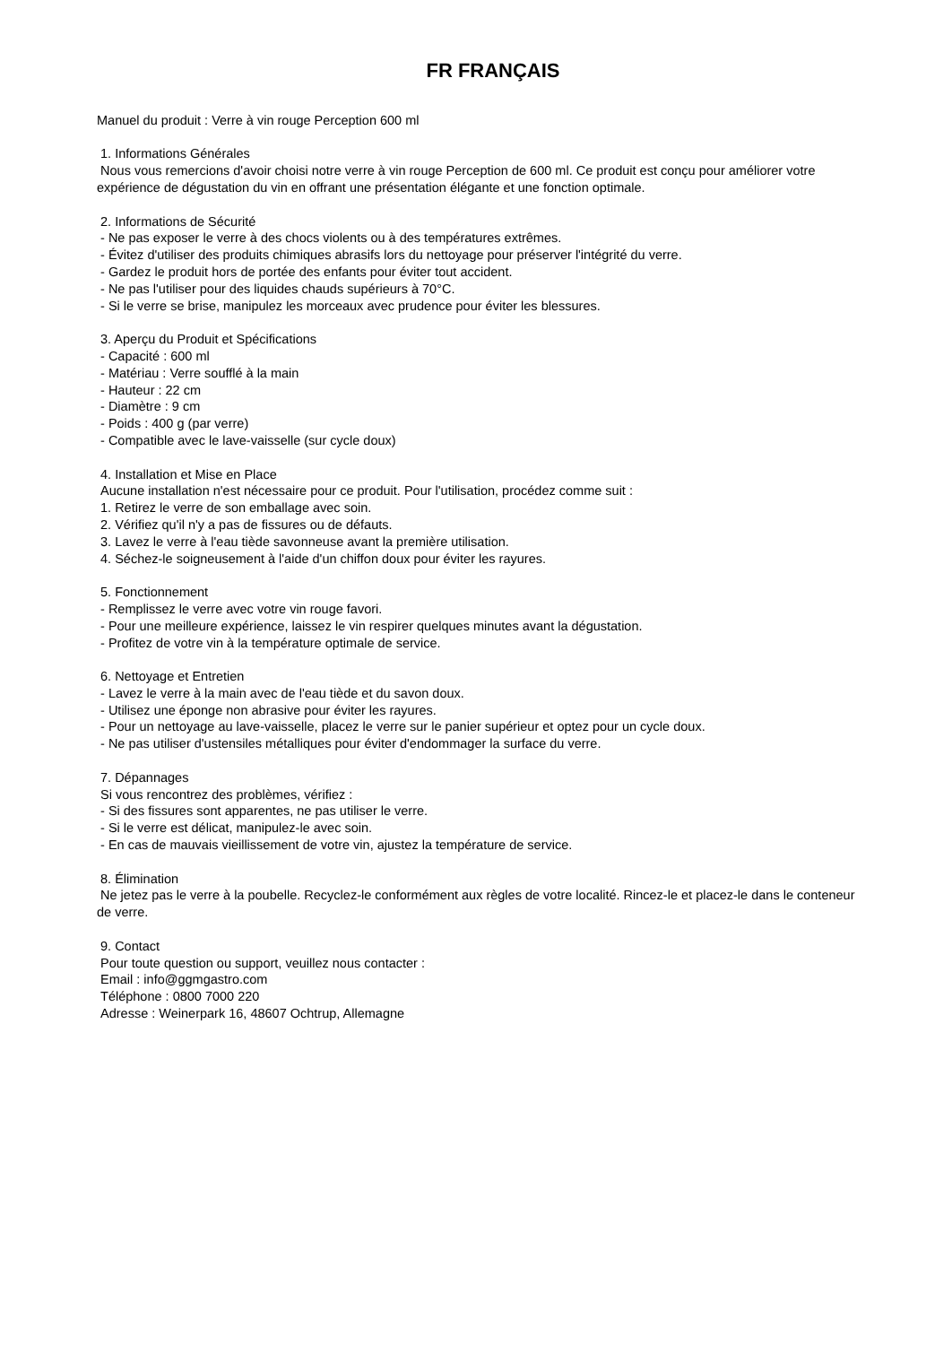FR FRANÇAIS
Manuel du produit : Verre à vin rouge Perception 600 ml
1. Informations Générales
Nous vous remercions d'avoir choisi notre verre à vin rouge Perception de 600 ml. Ce produit est conçu pour améliorer votre expérience de dégustation du vin en offrant une présentation élégante et une fonction optimale.
2. Informations de Sécurité
- Ne pas exposer le verre à des chocs violents ou à des températures extrêmes.
- Évitez d'utiliser des produits chimiques abrasifs lors du nettoyage pour préserver l'intégrité du verre.
- Gardez le produit hors de portée des enfants pour éviter tout accident.
- Ne pas l'utiliser pour des liquides chauds supérieurs à 70°C.
- Si le verre se brise, manipulez les morceaux avec prudence pour éviter les blessures.
3. Aperçu du Produit et Spécifications
- Capacité : 600 ml
- Matériau : Verre soufflé à la main
- Hauteur : 22 cm
- Diamètre : 9 cm
- Poids : 400 g (par verre)
- Compatible avec le lave-vaisselle (sur cycle doux)
4. Installation et Mise en Place
Aucune installation n'est nécessaire pour ce produit. Pour l'utilisation, procédez comme suit :
1. Retirez le verre de son emballage avec soin.
2. Vérifiez qu'il n'y a pas de fissures ou de défauts.
3. Lavez le verre à l'eau tiède savonneuse avant la première utilisation.
4. Séchez-le soigneusement à l'aide d'un chiffon doux pour éviter les rayures.
5. Fonctionnement
- Remplissez le verre avec votre vin rouge favori.
- Pour une meilleure expérience, laissez le vin respirer quelques minutes avant la dégustation.
- Profitez de votre vin à la température optimale de service.
6. Nettoyage et Entretien
- Lavez le verre à la main avec de l'eau tiède et du savon doux.
- Utilisez une éponge non abrasive pour éviter les rayures.
- Pour un nettoyage au lave-vaisselle, placez le verre sur le panier supérieur et optez pour un cycle doux.
- Ne pas utiliser d'ustensiles métalliques pour éviter d'endommager la surface du verre.
7. Dépannages
Si vous rencontrez des problèmes, vérifiez :
- Si des fissures sont apparentes, ne pas utiliser le verre.
- Si le verre est délicat, manipulez-le avec soin.
- En cas de mauvais vieillissement de votre vin, ajustez la température de service.
8. Élimination
Ne jetez pas le verre à la poubelle. Recyclez-le conformément aux règles de votre localité. Rincez-le et placez-le dans le conteneur de verre.
9. Contact
Pour toute question ou support, veuillez nous contacter :
Email : info@ggmgastro.com
Téléphone : 0800 7000 220
Adresse : Weinerpark 16, 48607 Ochtrup, Allemagne